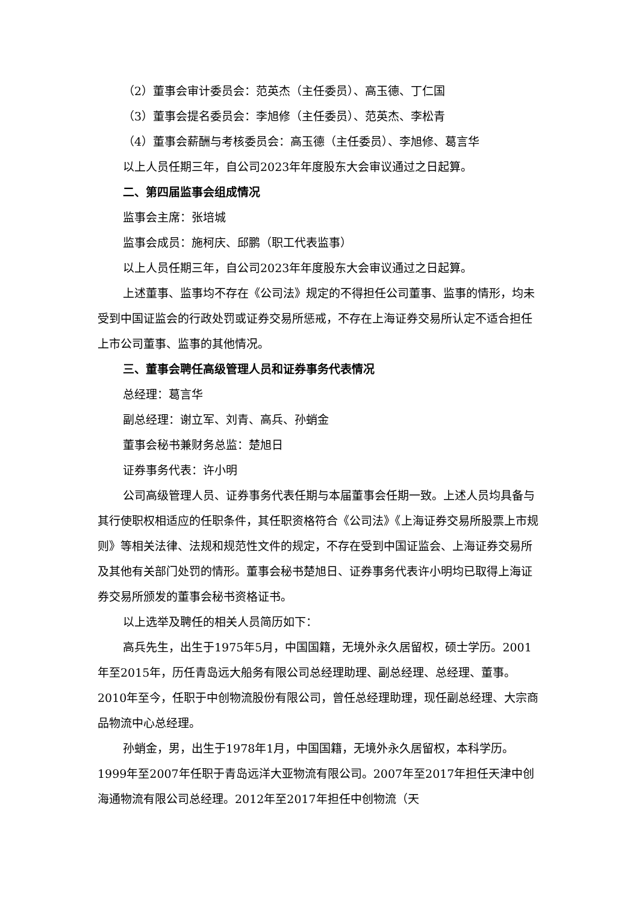（2）董事会审计委员会：范英杰（主任委员）、高玉德、丁仁国
（3）董事会提名委员会：李旭修（主任委员）、范英杰、李松青
（4）董事会薪酬与考核委员会：高玉德（主任委员）、李旭修、葛言华
以上人员任期三年，自公司2023年年度股东大会审议通过之日起算。
二、第四届监事会组成情况
监事会主席：张培城
监事会成员：施柯庆、邱鹏（职工代表监事）
以上人员任期三年，自公司2023年年度股东大会审议通过之日起算。
上述董事、监事均不存在《公司法》规定的不得担任公司董事、监事的情形，均未受到中国证监会的行政处罚或证券交易所惩戒，不存在上海证券交易所认定不适合担任上市公司董事、监事的其他情况。
三、董事会聘任高级管理人员和证券事务代表情况
总经理：葛言华
副总经理：谢立军、刘青、高兵、孙蛸金
董事会秘书兼财务总监：楚旭日
证券事务代表：许小明
公司高级管理人员、证券事务代表任期与本届董事会任期一致。上述人员均具备与其行使职权相适应的任职条件，其任职资格符合《公司法》《上海证券交易所股票上市规则》等相关法律、法规和规范性文件的规定，不存在受到中国证监会、上海证券交易所及其他有关部门处罚的情形。董事会秘书楚旭日、证券事务代表许小明均已取得上海证券交易所颁发的董事会秘书资格证书。
以上选举及聘任的相关人员简历如下：
高兵先生，出生于1975年5月，中国国籍，无境外永久居留权，硕士学历。2001年至2015年，历任青岛远大船务有限公司总经理助理、副总经理、总经理、董事。2010年至今，任职于中创物流股份有限公司，曾任总经理助理，现任副总经理、大宗商品物流中心总经理。
孙蛸金，男，出生于1978年1月，中国国籍，无境外永久居留权，本科学历。1999年至2007年任职于青岛远洋大亚物流有限公司。2007年至2017年担任天津中创海通物流有限公司总经理。2012年至2017年担任中创物流（天